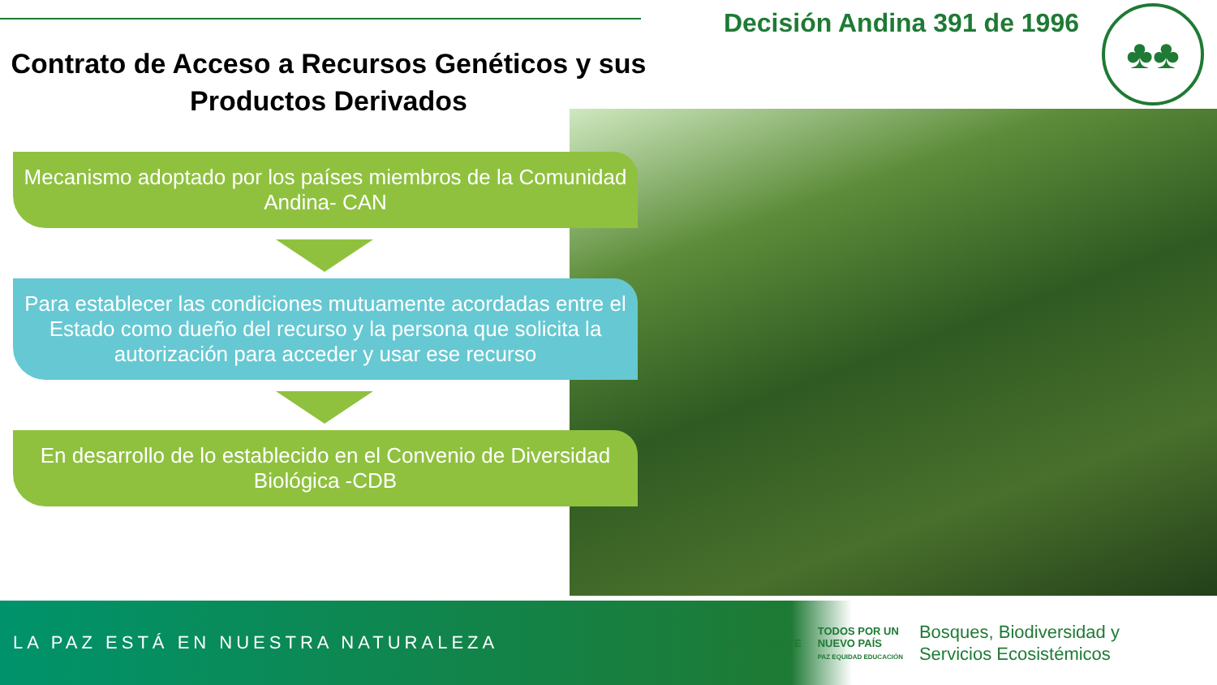Contrato de Acceso a Recursos Genéticos y sus Productos Derivados
Decisión Andina 391 de 1996
♣♣
Mecanismo adoptado por los países miembros de la Comunidad Andina- CAN
Para establecer las condiciones mutuamente acordadas entre el Estado como dueño del recurso y la persona que solicita la autorización para acceder y usar ese recurso
En desarrollo de lo establecido en el Convenio de Diversidad Biológica -CDB
LA PAZ ESTÁ EN NUESTRA NATURALEZA
MINAMBIENTE
TODOS POR UN
NUEVO PAÍS
PAZ EQUIDAD EDUCACIÓN
Bosques, Biodiversidad y
Servicios Ecosistémicos